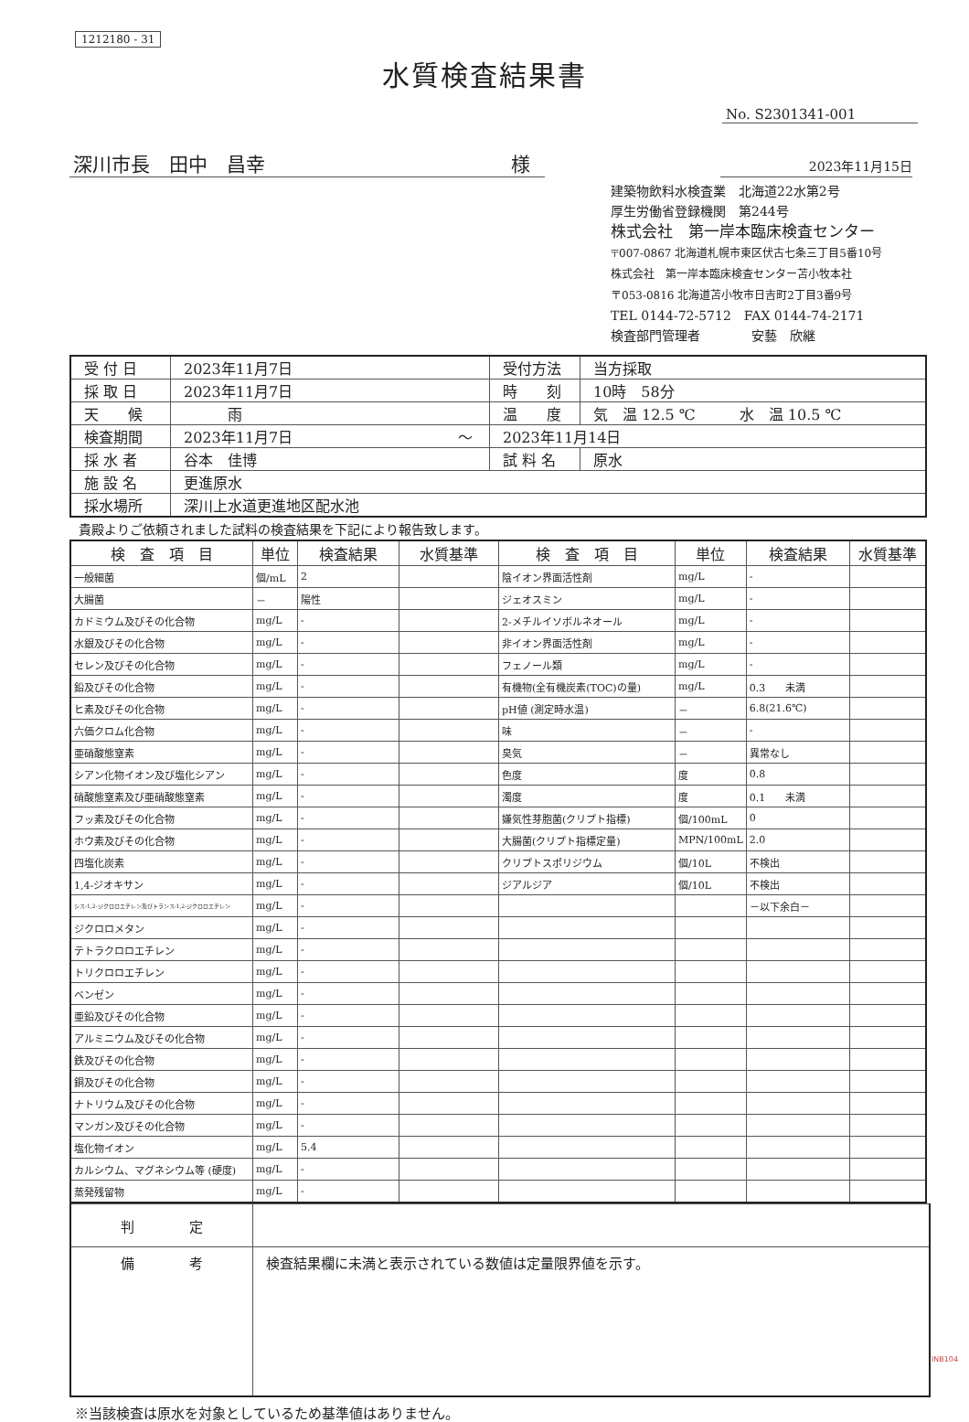1212180 - 31
水質検査結果書
No. S2301341-001
深川市長　田中　昌幸 様
2023年11月15日
建築物飲料水検査業　北海道22水第2号
厚生労働省登録機関　第244号
株式会社　第一岸本臨床検査センター
〒007-0867 北海道札幌市東区伏古七条三丁目5番10号
株式会社　第一岸本臨床検査センター苫小牧本社
〒053-0816 北海道苫小牧市日吉町2丁目3番9号
TEL 0144-72-5712　FAX 0144-74-2171
検査部門管理者　　　　安藝　欣継
| 受 付 日 | 2023年11月7日 | 受付方法 | 当方採取 |
| 採 取 日 | 2023年11月7日 | 時 刻 | 10時 58分 |
| 天 候 | 雨 | 温 度 | 気 温 12.5 ℃ 水 温 10.5 ℃ |
| 検査期間 | 2023年11月7日 ～ | 2023年11月14日 | |
| 採 水 者 | 谷本 佳博 | 試 料 名 | 原水 |
| 施 設 名 | 更進原水 | | |
| 採水場所 | 深川上水道更進地区配水池 | | |
貴殿よりご依頼されました試料の検査結果を下記により報告致します。
| 検 査 項 目 | 単位 | 検査結果 | 水質基準 | 検 査 項 目 | 単位 | 検査結果 | 水質基準 |
| --- | --- | --- | --- | --- | --- | --- | --- |
| 一般細菌 | 個/mL | 2 | | 陰イオン界面活性剤 | mg/L | - | |
| 大腸菌 | － | 陽性 | | ジェオスミン | mg/L | - | |
| カドミウム及びその化合物 | mg/L | - | | 2-メチルイソボルネオール | mg/L | - | |
| 水銀及びその化合物 | mg/L | - | | 非イオン界面活性剤 | mg/L | - | |
| セレン及びその化合物 | mg/L | - | | フェノール類 | mg/L | - | |
| 鉛及びその化合物 | mg/L | - | | 有機物(全有機炭素(TOC)の量) | mg/L | 0.3 未満 | |
| ヒ素及びその化合物 | mg/L | - | | pH値 (測定時水温) | － | 6.8(21.6℃) | |
| 六価クロム化合物 | mg/L | - | | 味 | － | - | |
| 亜硝酸態窒素 | mg/L | - | | 臭気 | － | 異常なし | |
| シアン化物イオン及び塩化シアン | mg/L | - | | 色度 | 度 | 0.8 | |
| 硝酸態窒素及び亜硝酸態窒素 | mg/L | - | | 濁度 | 度 | 0.1 未満 | |
| フッ素及びその化合物 | mg/L | - | | 嫌気性芽胞菌(クリプト指標) | 個/100mL | 0 | |
| ホウ素及びその化合物 | mg/L | - | | 大腸菌(クリプト指標定量) | MPN/100mL | 2.0 | |
| 四塩化炭素 | mg/L | - | | クリプトスポリジウム | 個/10L | 不検出 | |
| 1,4-ジオキサン | mg/L | - | | ジアルジア | 個/10L | 不検出 | |
| シス-1,2-ジクロロエチレン及びトランス-1,2-ジクロロエチレン | mg/L | - | | | | －以下余白－ | |
| ジクロロメタン | mg/L | - | | | | | |
| テトラクロロエチレン | mg/L | - | | | | | |
| トリクロロエチレン | mg/L | - | | | | | |
| ベンゼン | mg/L | - | | | | | |
| 亜鉛及びその化合物 | mg/L | - | | | | | |
| アルミニウム及びその化合物 | mg/L | - | | | | | |
| 鉄及びその化合物 | mg/L | - | | | | | |
| 銅及びその化合物 | mg/L | - | | | | | |
| ナトリウム及びその化合物 | mg/L | - | | | | | |
| マンガン及びその化合物 | mg/L | - | | | | | |
| 塩化物イオン | mg/L | 5.4 | | | | | |
| カルシウム、マグネシウム等 (硬度) | mg/L | - | | | | | |
| 蒸発残留物 | mg/L | - | | | | | |
| 判 定 | |
| 備 考 | 検査結果欄に未満と表示されている数値は定量限界値を示す。 |
※当該検査は原水を対象としているため基準値はありません。
INB104